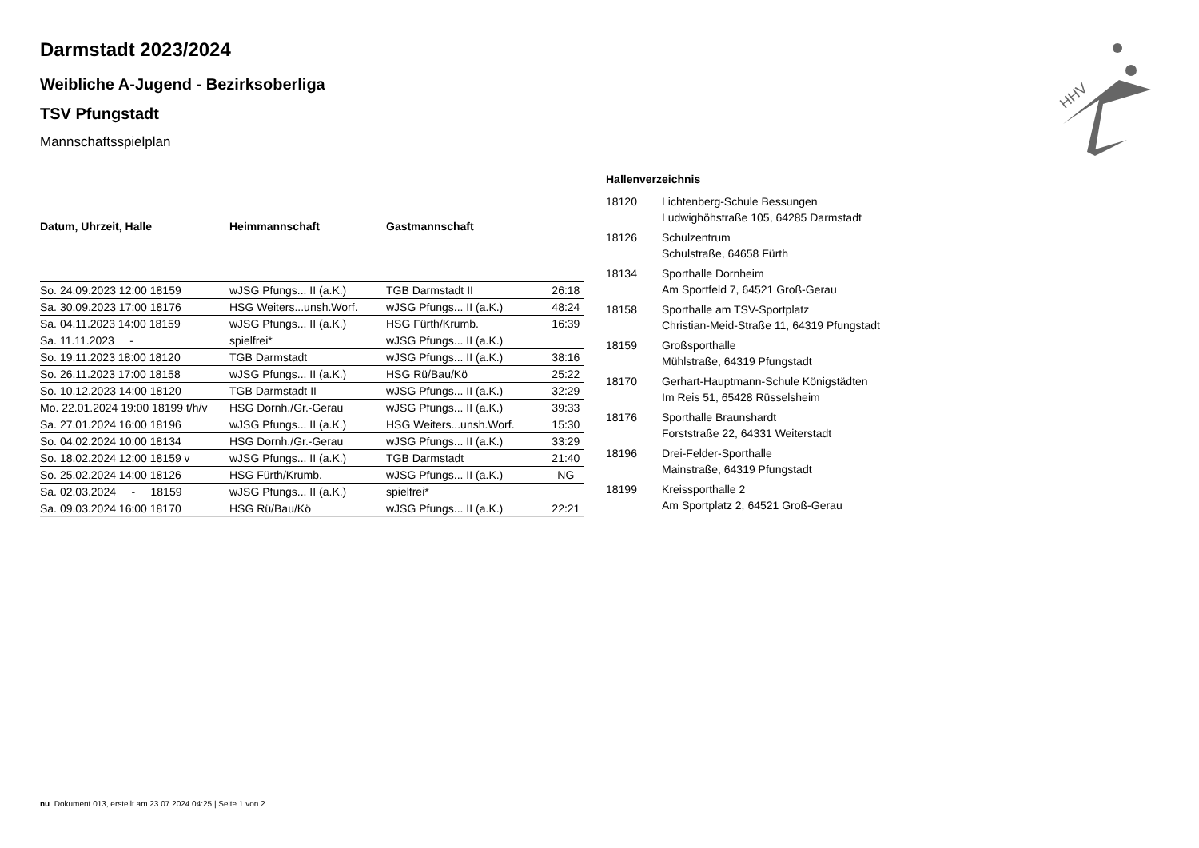HHV
Darmstadt 2023/2024
Weibliche A-Jugend - Bezirksoberliga
TSV Pfungstadt
Mannschaftsspielplan
| Datum, Uhrzeit, Halle | Heimmannschaft | Gastmannschaft | |
| --- | --- | --- | --- |
| So. 24.09.2023 12:00 18159 | wJSG Pfungs... II (a.K.) | TGB Darmstadt II | 26:18 |
| Sa. 30.09.2023 17:00 18176 | HSG Weiters...unsh.Worf. | wJSG Pfungs... II (a.K.) | 48:24 |
| Sa. 04.11.2023 14:00 18159 | wJSG Pfungs... II (a.K.) | HSG Fürth/Krumb. | 16:39 |
| Sa. 11.11.2023 - | spielfrei* | wJSG Pfungs... II (a.K.) | |
| So. 19.11.2023 18:00 18120 | TGB Darmstadt | wJSG Pfungs... II (a.K.) | 38:16 |
| So. 26.11.2023 17:00 18158 | wJSG Pfungs... II (a.K.) | HSG Rü/Bau/Kö | 25:22 |
| So. 10.12.2023 14:00 18120 | TGB Darmstadt II | wJSG Pfungs... II (a.K.) | 32:29 |
| Mo. 22.01.2024 19:00 18199 t/h/v | HSG Dornh./Gr.-Gerau | wJSG Pfungs... II (a.K.) | 39:33 |
| Sa. 27.01.2024 16:00 18196 | wJSG Pfungs... II (a.K.) | HSG Weiters...unsh.Worf. | 15:30 |
| So. 04.02.2024 10:00 18134 | HSG Dornh./Gr.-Gerau | wJSG Pfungs... II (a.K.) | 33:29 |
| So. 18.02.2024 12:00 18159 v | wJSG Pfungs... II (a.K.) | TGB Darmstadt | 21:40 |
| So. 25.02.2024 14:00 18126 | HSG Fürth/Krumb. | wJSG Pfungs... II (a.K.) | NG |
| Sa. 02.03.2024 - 18159 | wJSG Pfungs... II (a.K.) | spielfrei* | |
| Sa. 09.03.2024 16:00 18170 | HSG Rü/Bau/Kö | wJSG Pfungs... II (a.K.) | 22:21 |
Hallenverzeichnis
| 18120 | Lichtenberg-Schule Bessungen Ludwighöhstraße 105, 64285 Darmstadt |
| 18126 | Schulzentrum Schulstraße, 64658 Fürth |
| 18134 | Sporthalle Dornheim Am Sportfeld 7, 64521 Groß-Gerau |
| 18158 | Sporthalle am TSV-Sportplatz Christian-Meid-Straße 11, 64319 Pfungstadt |
| 18159 | Großsporthalle Mühlstraße, 64319 Pfungstadt |
| 18170 | Gerhart-Hauptmann-Schule Königstädten Im Reis 51, 65428 Rüsselsheim |
| 18176 | Sporthalle Braunshardt Forststraße 22, 64331 Weiterstadt |
| 18196 | Drei-Felder-Sporthalle Mainstraße, 64319 Pfungstadt |
| 18199 | Kreissporthalle 2 Am Sportplatz 2, 64521 Groß-Gerau |
nu .Dokument 013, erstellt am 23.07.2024 04:25 | Seite 1 von 2